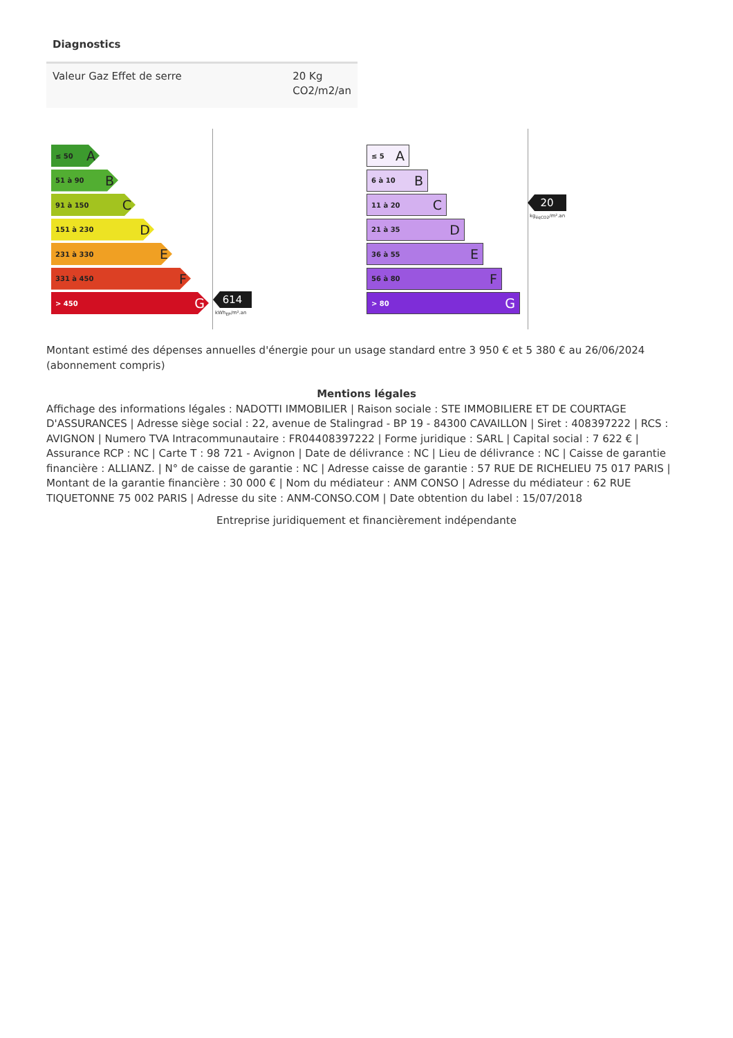Diagnostics
| Valeur Gaz Effet de serre | 20 Kg CO2/m2/an |
≤ 50 A
51 à 90 B
91 à 150 C
151 à 230 D
231 à 330 E
331 à 450 F
> 450 G
614
kWh<sub>EP</sub>/m².an
≤ 5 A
6 à 10 B
11 à 20 C
21 à 35 D
36 à 55 E
56 à 80 F
> 80 G
20
kg<sub>éqCO2</sub>/m².an
Montant estimé des dépenses annuelles d'énergie pour un usage standard entre 3 950 € et 5 380 € au 26/06/2024 (abonnement compris)
Mentions légales
Affichage des informations légales : NADOTTI IMMOBILIER | Raison sociale : STE IMMOBILIERE ET DE COURTAGE D'ASSURANCES | Adresse siège social : 22, avenue de Stalingrad - BP 19 - 84300 CAVAILLON | Siret : 408397222 | RCS : AVIGNON | Numero TVA Intracommunautaire : FR04408397222 | Forme juridique : SARL | Capital social : 7 622 € | Assurance RCP : NC | Carte T : 98 721 - Avignon | Date de délivrance : NC | Lieu de délivrance : NC | Caisse de garantie financière : ALLIANZ. | N° de caisse de garantie : NC | Adresse caisse de garantie : 57 RUE DE RICHELIEU 75 017 PARIS | Montant de la garantie financière : 30 000 € | Nom du médiateur : ANM CONSO | Adresse du médiateur : 62 RUE TIQUETONNE 75 002 PARIS | Adresse du site : ANM-CONSO.COM | Date obtention du label : 15/07/2018
Entreprise juridiquement et financièrement indépendante